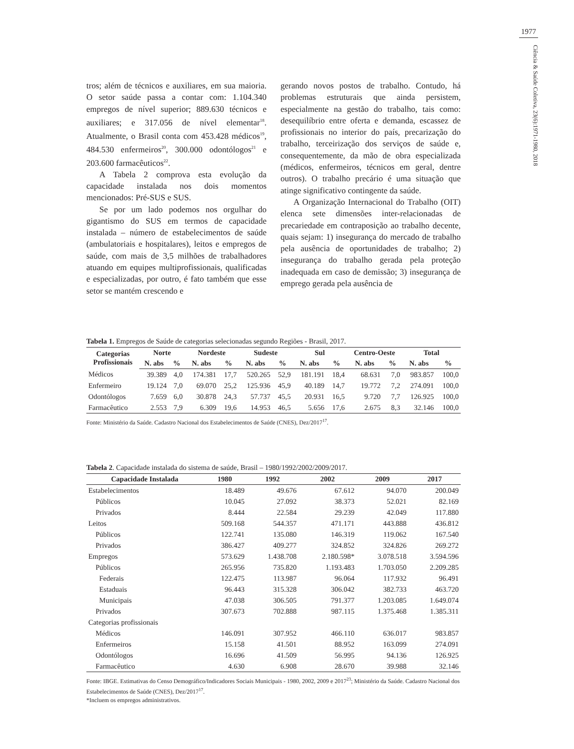1977
Ciência & Saúde Coletiva, 23(6):1971-1980, 2018
tros; além de técnicos e auxiliares, em sua maioria. O setor saúde passa a contar com: 1.104.340 empregos de nível superior; 889.630 técnicos e auxiliares; e 317.056 de nível elementar<sup>18</sup>. Atualmente, o Brasil conta com 453.428 médicos<sup>19</sup>, 484.530 enfermeiros<sup>20</sup>, 300.000 odontólogos<sup>21</sup> e 203.600 farmacêuticos<sup>22</sup>.
A Tabela 2 comprova esta evolução da capacidade instalada nos dois momentos mencionados: Pré-SUS e SUS.
Se por um lado podemos nos orgulhar do gigantismo do SUS em termos de capacidade instalada – número de estabelecimentos de saúde (ambulatoriais e hospitalares), leitos e empregos de saúde, com mais de 3,5 milhões de trabalhadores atuando em equipes multiprofissionais, qualificadas e especializadas, por outro, é fato também que esse setor se mantém crescendo e
gerando novos postos de trabalho. Contudo, há problemas estruturais que ainda persistem, especialmente na gestão do trabalho, tais como: desequilíbrio entre oferta e demanda, escassez de profissionais no interior do país, precarização do trabalho, terceirização dos serviços de saúde e, consequentemente, da mão de obra especializada (médicos, enfermeiros, técnicos em geral, dentre outros). O trabalho precário é uma situação que atinge significativo contingente da saúde.
A Organização Internacional do Trabalho (OIT) elenca sete dimensões inter-relacionadas de precariedade em contraposição ao trabalho decente, quais sejam: 1) insegurança do mercado de trabalho pela ausência de oportunidades de trabalho; 2) insegurança do trabalho gerada pela proteção inadequada em caso de demissão; 3) insegurança de emprego gerada pela ausência de
Tabela 1. Empregos de Saúde de categorias selecionadas segundo Regiões - Brasil, 2017.
| Categorias Profissionais | Norte | | Nordeste | | Sudeste | | Sul | | Centro-Oeste | | Total | |
| --- | --- | --- | --- | --- | --- | --- | --- | --- | --- | --- | --- | --- |
| | N. abs | % | N. abs | % | N. abs | % | N. abs | % | N. abs | % | N. abs | % |
| Médicos | 39.389 | 4,0 | 174.381 | 17,7 | 520.265 | 52,9 | 181.191 | 18,4 | 68.631 | 7,0 | 983.857 | 100,0 |
| Enfermeiro | 19.124 | 7,0 | 69.070 | 25,2 | 125.936 | 45,9 | 40.189 | 14,7 | 19.772 | 7,2 | 274.091 | 100,0 |
| Odontólogos | 7.659 | 6,0 | 30.878 | 24,3 | 57.737 | 45,5 | 20.931 | 16,5 | 9.720 | 7,7 | 126.925 | 100,0 |
| Farmacêutico | 2.553 | 7,9 | 6.309 | 19,6 | 14.953 | 46,5 | 5.656 | 17,6 | 2.675 | 8,3 | 32.146 | 100,0 |
Fonte: Ministério da Saúde. Cadastro Nacional dos Estabelecimentos de Saúde (CNES), Dez/2017<sup>17</sup>.
Tabela 2. Capacidade instalada do sistema de saúde, Brasil – 1980/1992/2002/2009/2017.
| Capacidade Instalada | 1980 | 1992 | 2002 | 2009 | 2017 |
| --- | --- | --- | --- | --- | --- |
| Estabelecimentos | 18.489 | 49.676 | 67.612 | 94.070 | 200.049 |
| Públicos | 10.045 | 27.092 | 38.373 | 52.021 | 82.169 |
| Privados | 8.444 | 22.584 | 29.239 | 42.049 | 117.880 |
| Leitos | 509.168 | 544.357 | 471.171 | 443.888 | 436.812 |
| Públicos | 122.741 | 135.080 | 146.319 | 119.062 | 167.540 |
| Privados | 386.427 | 409.277 | 324.852 | 324.826 | 269.272 |
| Empregos | 573.629 | 1.438.708 | 2.180.598* | 3.078.518 | 3.594.596 |
| Públicos | 265.956 | 735.820 | 1.193.483 | 1.703.050 | 2.209.285 |
| Federais | 122.475 | 113.987 | 96.064 | 117.932 | 96.491 |
| Estaduais | 96.443 | 315.328 | 306.042 | 382.733 | 463.720 |
| Municipais | 47.038 | 306.505 | 791.377 | 1.203.085 | 1.649.074 |
| Privados | 307.673 | 702.888 | 987.115 | 1.375.468 | 1.385.311 |
| Categorias profissionais | | | | | |
| Médicos | 146.091 | 307.952 | 466.110 | 636.017 | 983.857 |
| Enfermeiros | 15.158 | 41.501 | 88.952 | 163.099 | 274.091 |
| Odontólogos | 16.696 | 41.509 | 56.995 | 94.136 | 126.925 |
| Farmacêutico | 4.630 | 6.908 | 28.670 | 39.988 | 32.146 |
Fonte: IBGE. Estimativas do Censo Demográfico/Indicadores Sociais Municipais - 1980, 2002, 2009 e 2017<sup>23</sup>; Ministério da Saúde. Cadastro Nacional dos Estabelecimentos de Saúde (CNES), Dez/2017<sup>17</sup>.
*Incluem os empregos administrativos.